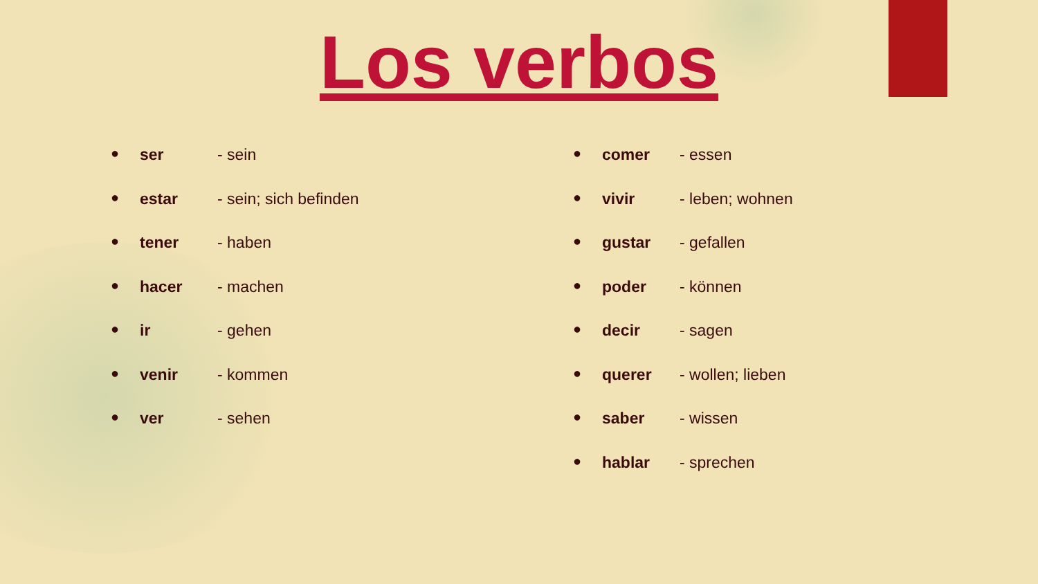Los verbos
● ser - sein
● estar - sein; sich befinden
● tener - haben
● hacer - machen
● ir - gehen
● venir - kommen
● ver - sehen
● comer - essen
● vivir - leben; wohnen
● gustar - gefallen
● poder - können
● decir - sagen
● querer - wollen; lieben
● saber - wissen
● hablar - sprechen